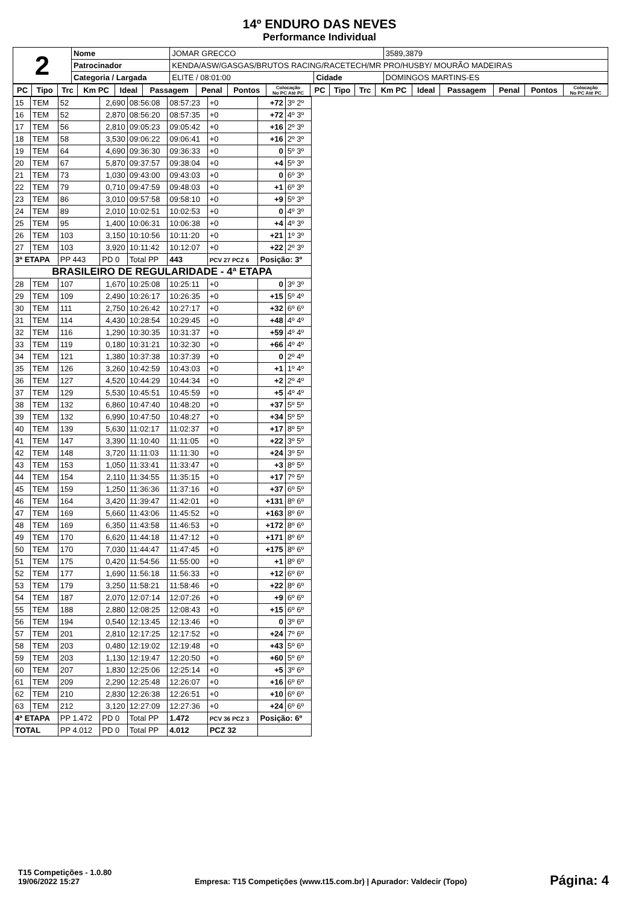14º ENDURO DAS NEVES
Performance Individual
| 2 | Nome | JOMAR GRECCO | | | 3589,3879 |
| | Patrocinador | KENDA/ASW/GASGAS/BRUTOS RACING/RACETECH/MR PRO/HUSBY/ MOURÃO MADEIRAS | | | |
| | Categoria / Largada | ELITE / 08:01:00 | Cidade | DOMINGOS MARTINS-ES | |
| PC | Tipo | Trc | Km PC | Ideal | Passagem | Penal | Pontos | Colocação No PC Até PC | PC | Tipo | Trc | Km PC | Ideal | Passagem | Penal | Pontos | Colocação No PC Até PC |
| --- | --- | --- | --- | --- | --- | --- | --- | --- | --- | --- | --- | --- | --- | --- | --- | --- | --- |
| 15 | TEM | 52 | 2,690 | 08:56:08 | 08:57:23 | +0 | +72 | 3º 2º |
| 16 | TEM | 52 | 2,870 | 08:56:20 | 08:57:35 | +0 | +72 | 4º 3º |
| 17 | TEM | 56 | 2,810 | 09:05:23 | 09:05:42 | +0 | +16 | 2º 3º |
| 18 | TEM | 58 | 3,530 | 09:06:22 | 09:06:41 | +0 | +16 | 2º 3º |
| 19 | TEM | 64 | 4,690 | 09:36:30 | 09:36:33 | +0 | 0 | 5º 3º |
| 20 | TEM | 67 | 5,870 | 09:37:57 | 09:38:04 | +0 | +4 | 5º 3º |
| 21 | TEM | 73 | 1,030 | 09:43:00 | 09:43:03 | +0 | 0 | 6º 3º |
| 22 | TEM | 79 | 0,710 | 09:47:59 | 09:48:03 | +0 | +1 | 6º 3º |
| 23 | TEM | 86 | 3,010 | 09:57:58 | 09:58:10 | +0 | +9 | 5º 3º |
| 24 | TEM | 89 | 2,010 | 10:02:51 | 10:02:53 | +0 | 0 | 4º 3º |
| 25 | TEM | 95 | 1,400 | 10:06:31 | 10:06:38 | +0 | +4 | 4º 3º |
| 26 | TEM | 103 | 3,150 | 10:10:56 | 10:11:20 | +0 | +21 | 1º 3º |
| 27 | TEM | 103 | 3,920 | 10:11:42 | 10:12:07 | +0 | +22 | 2º 3º |
| 3ª ETAPA | | PP 443 | PD 0 | Total PP | 443 | PCV 27 PCZ 6 | Posição: 3º | |
| BRASILEIRO DE REGULARIDADE - 4ª ETAPA | | | | | | | | |
| 28 | TEM | 107 | 1,670 | 10:25:08 | 10:25:11 | +0 | 0 | 3º 3º |
| 29 | TEM | 109 | 2,490 | 10:26:17 | 10:26:35 | +0 | +15 | 5º 4º |
| 30 | TEM | 111 | 2,750 | 10:26:42 | 10:27:17 | +0 | +32 | 6º 6º |
| 31 | TEM | 114 | 4,430 | 10:28:54 | 10:29:45 | +0 | +48 | 4º 4º |
| 32 | TEM | 116 | 1,290 | 10:30:35 | 10:31:37 | +0 | +59 | 4º 4º |
| 33 | TEM | 119 | 0,180 | 10:31:21 | 10:32:30 | +0 | +66 | 4º 4º |
| 34 | TEM | 121 | 1,380 | 10:37:38 | 10:37:39 | +0 | 0 | 2º 4º |
| 35 | TEM | 126 | 3,260 | 10:42:59 | 10:43:03 | +0 | +1 | 1º 4º |
| 36 | TEM | 127 | 4,520 | 10:44:29 | 10:44:34 | +0 | +2 | 2º 4º |
| 37 | TEM | 129 | 5,530 | 10:45:51 | 10:45:59 | +0 | +5 | 4º 4º |
| 38 | TEM | 132 | 6,860 | 10:47:40 | 10:48:20 | +0 | +37 | 5º 5º |
| 39 | TEM | 132 | 6,990 | 10:47:50 | 10:48:27 | +0 | +34 | 5º 5º |
| 40 | TEM | 139 | 5,630 | 11:02:17 | 11:02:37 | +0 | +17 | 8º 5º |
| 41 | TEM | 147 | 3,390 | 11:10:40 | 11:11:05 | +0 | +22 | 3º 5º |
| 42 | TEM | 148 | 3,720 | 11:11:03 | 11:11:30 | +0 | +24 | 3º 5º |
| 43 | TEM | 153 | 1,050 | 11:33:41 | 11:33:47 | +0 | +3 | 8º 5º |
| 44 | TEM | 154 | 2,110 | 11:34:55 | 11:35:15 | +0 | +17 | 7º 5º |
| 45 | TEM | 159 | 1,250 | 11:36:36 | 11:37:16 | +0 | +37 | 6º 5º |
| 46 | TEM | 164 | 3,420 | 11:39:47 | 11:42:01 | +0 | +131 | 8º 6º |
| 47 | TEM | 169 | 5,660 | 11:43:06 | 11:45:52 | +0 | +163 | 8º 6º |
| 48 | TEM | 169 | 6,350 | 11:43:58 | 11:46:53 | +0 | +172 | 8º 6º |
| 49 | TEM | 170 | 6,620 | 11:44:18 | 11:47:12 | +0 | +171 | 8º 6º |
| 50 | TEM | 170 | 7,030 | 11:44:47 | 11:47:45 | +0 | +175 | 8º 6º |
| 51 | TEM | 175 | 0,420 | 11:54:56 | 11:55:00 | +0 | +1 | 8º 6º |
| 52 | TEM | 177 | 1,690 | 11:56:18 | 11:56:33 | +0 | +12 | 6º 6º |
| 53 | TEM | 179 | 3,250 | 11:58:21 | 11:58:46 | +0 | +22 | 8º 6º |
| 54 | TEM | 187 | 2,070 | 12:07:14 | 12:07:26 | +0 | +9 | 6º 6º |
| 55 | TEM | 188 | 2,880 | 12:08:25 | 12:08:43 | +0 | +15 | 6º 6º |
| 56 | TEM | 194 | 0,540 | 12:13:45 | 12:13:46 | +0 | 0 | 3º 6º |
| 57 | TEM | 201 | 2,810 | 12:17:25 | 12:17:52 | +0 | +24 | 7º 6º |
| 58 | TEM | 203 | 0,480 | 12:19:02 | 12:19:48 | +0 | +43 | 5º 6º |
| 59 | TEM | 203 | 1,130 | 12:19:47 | 12:20:50 | +0 | +60 | 5º 6º |
| 60 | TEM | 207 | 1,830 | 12:25:06 | 12:25:14 | +0 | +5 | 3º 6º |
| 61 | TEM | 209 | 2,290 | 12:25:48 | 12:26:07 | +0 | +16 | 6º 6º |
| 62 | TEM | 210 | 2,830 | 12:26:38 | 12:26:51 | +0 | +10 | 6º 6º |
| 63 | TEM | 212 | 3,120 | 12:27:09 | 12:27:36 | +0 | +24 | 6º 6º |
| 4ª ETAPA | | PP 1.472 | PD 0 | Total PP | 1.472 | PCV 36 PCZ 3 | Posição: 6º | |
| TOTAL | | PP 4.012 | PD 0 | Total PP | 4.012 | PCZ 32 | | |
T15 Competições - 1.0.80
19/06/2022 15:27
Empresa: T15 Competições (www.t15.com.br) | Apurador: Valdecir (Topo)
Página: 4